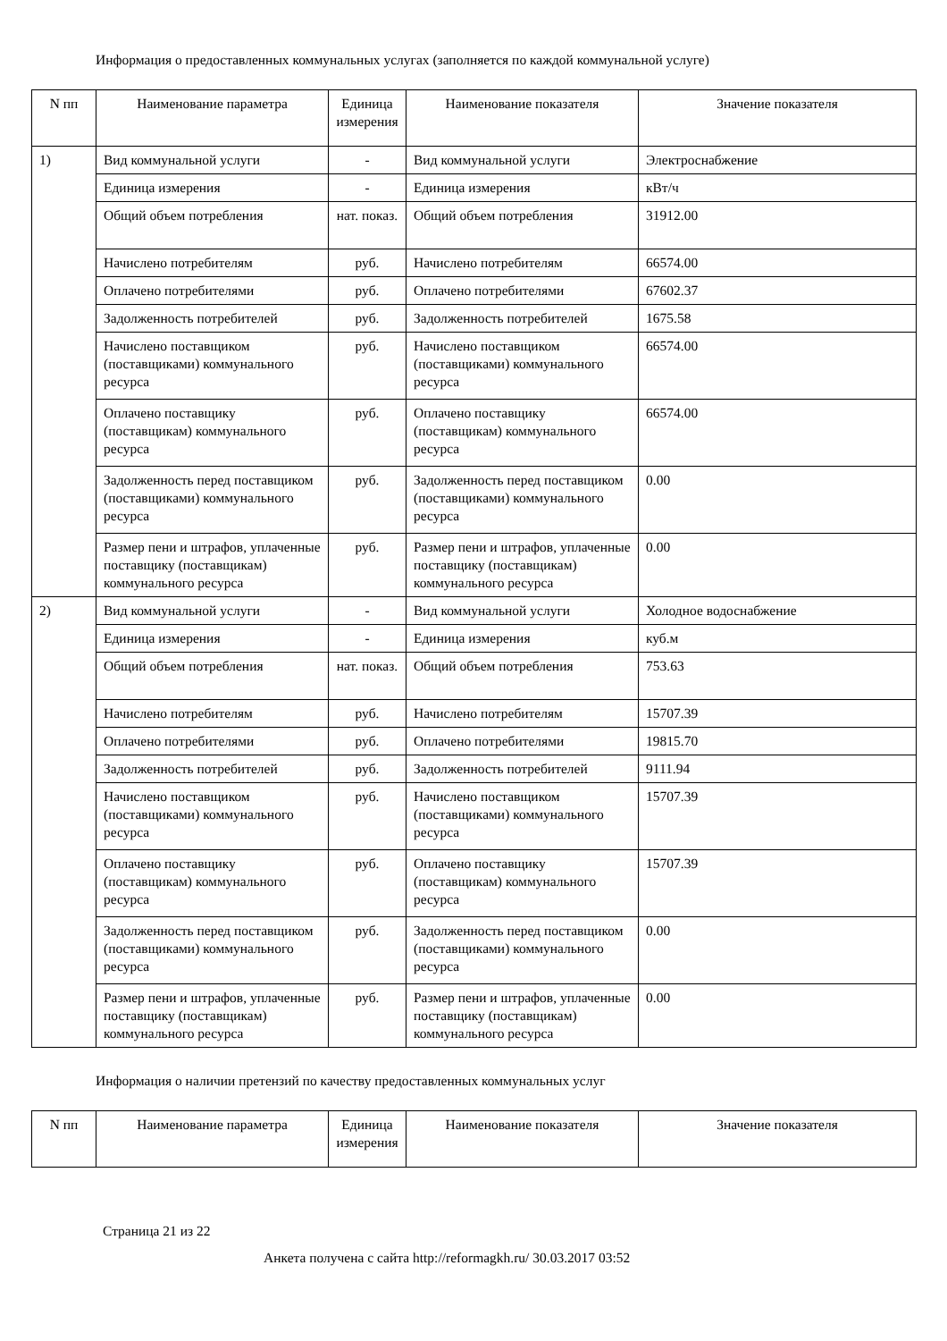Информация о предоставленных коммунальных услугах (заполняется по каждой коммунальной услуге)
| N пп | Наименование параметра | Единица измерения | Наименование показателя | Значение показателя |
| --- | --- | --- | --- | --- |
| 1) | Вид коммунальной услуги | - | Вид коммунальной услуги | Электроснабжение |
| | Единица измерения | - | Единица измерения | кВт/ч |
| | Общий объем потребления | нат. показ. | Общий объем потребления | 31912.00 |
| | Начислено потребителям | руб. | Начислено потребителям | 66574.00 |
| | Оплачено потребителями | руб. | Оплачено потребителями | 67602.37 |
| | Задолженность потребителей | руб. | Задолженность потребителей | 1675.58 |
| | Начислено поставщиком (поставщиками) коммунального ресурса | руб. | Начислено поставщиком (поставщиками) коммунального ресурса | 66574.00 |
| | Оплачено поставщику (поставщикам) коммунального ресурса | руб. | Оплачено поставщику (поставщикам) коммунального ресурса | 66574.00 |
| | Задолженность перед поставщиком (поставщиками) коммунального ресурса | руб. | Задолженность перед поставщиком (поставщиками) коммунального ресурса | 0.00 |
| | Размер пени и штрафов, уплаченные поставщику (поставщикам) коммунального ресурса | руб. | Размер пени и штрафов, уплаченные поставщику (поставщикам) коммунального ресурса | 0.00 |
| 2) | Вид коммунальной услуги | - | Вид коммунальной услуги | Холодное водоснабжение |
| | Единица измерения | - | Единица измерения | куб.м |
| | Общий объем потребления | нат. показ. | Общий объем потребления | 753.63 |
| | Начислено потребителям | руб. | Начислено потребителям | 15707.39 |
| | Оплачено потребителями | руб. | Оплачено потребителями | 19815.70 |
| | Задолженность потребителей | руб. | Задолженность потребителей | 9111.94 |
| | Начислено поставщиком (поставщиками) коммунального ресурса | руб. | Начислено поставщиком (поставщиками) коммунального ресурса | 15707.39 |
| | Оплачено поставщику (поставщикам) коммунального ресурса | руб. | Оплачено поставщику (поставщикам) коммунального ресурса | 15707.39 |
| | Задолженность перед поставщиком (поставщиками) коммунального ресурса | руб. | Задолженность перед поставщиком (поставщиками) коммунального ресурса | 0.00 |
| | Размер пени и штрафов, уплаченные поставщику (поставщикам) коммунального ресурса | руб. | Размер пени и штрафов, уплаченные поставщику (поставщикам) коммунального ресурса | 0.00 |
Информация о наличии претензий по качеству предоставленных коммунальных услуг
| N пп | Наименование параметра | Единица измерения | Наименование показателя | Значение показателя |
| --- | --- | --- | --- | --- |
Страница 21 из 22
Анкета получена с сайта http://reformagkh.ru/ 30.03.2017 03:52